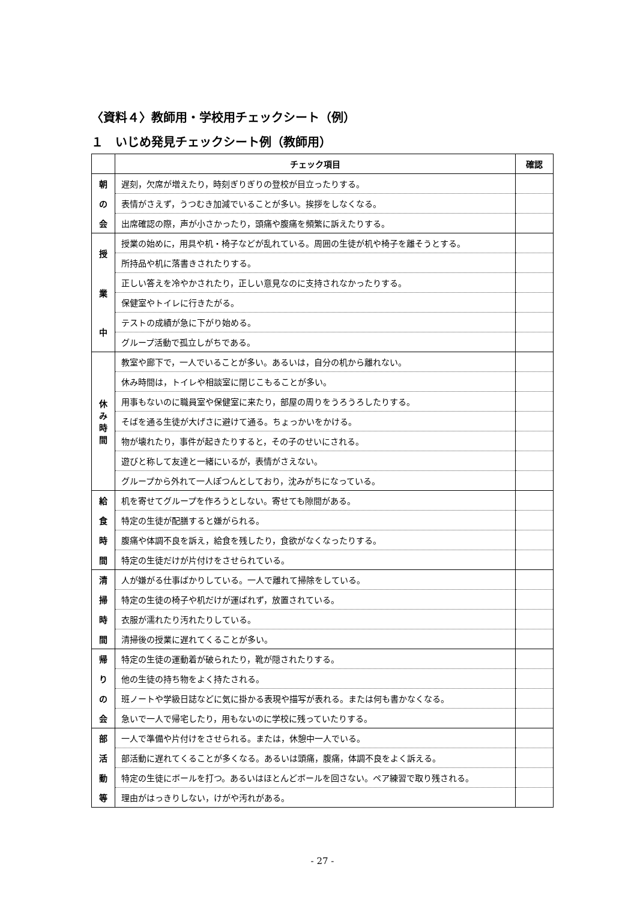〈資料４〉教師用・学校用チェックシート（例）
１　いじめ発見チェックシート例（教師用）
| | チェック項目 | 確認 |
| --- | --- | --- |
| 朝 | 遅刻，欠席が増えたり，時刻ぎりぎりの登校が目立ったりする。 | |
| の | 表情がさえず，うつむき加減でいることが多い。挨拶をしなくなる。 | |
| 会 | 出席確認の際，声が小さかったり，頭痛や腹痛を頻繁に訴えたりする。 | |
| 授 | 授業の始めに，用具や机・椅子などが乱れている。周囲の生徒が机や椅子を離そうとする。 | |
| | 所持品や机に落書きされたりする。 | |
| 業 | 正しい答えを冷やかされたり，正しい意見なのに支持されなかったりする。 | |
| | 保健室やトイレに行きたがる。 | |
| 中 | テストの成績が急に下がり始める。 | |
| | グループ活動で孤立しがちである。 | |
| 休 み 時 間 | 教室や廊下で，一人でいることが多い。あるいは，自分の机から離れない。 | |
| | 休み時間は，トイレや相談室に閉じこもることが多い。 | |
| | 用事もないのに職員室や保健室に来たり，部屋の周りをうろうろしたりする。 | |
| | そばを通る生徒が大げさに避けて通る。ちょっかいをかける。 | |
| | 物が壊れたり，事件が起きたりすると，その子のせいにされる。 | |
| | 遊びと称して友達と一緒にいるが，表情がさえない。 | |
| | グループから外れて一人ぽつんとしており，沈みがちになっている。 | |
| 給 | 机を寄せてグループを作ろうとしない。寄せても隙間がある。 | |
| 食 | 特定の生徒が配膳すると嫌がられる。 | |
| 時 | 腹痛や体調不良を訴え，給食を残したり，食欲がなくなったりする。 | |
| 間 | 特定の生徒だけが片付けをさせられている。 | |
| 清 | 人が嫌がる仕事ばかりしている。一人で離れて掃除をしている。 | |
| 掃 | 特定の生徒の椅子や机だけが運ばれず，放置されている。 | |
| 時 | 衣服が濡れたり汚れたりしている。 | |
| 間 | 清掃後の授業に遅れてくることが多い。 | |
| 帰 | 特定の生徒の運動着が破られたり，靴が隠されたりする。 | |
| り | 他の生徒の持ち物をよく持たされる。 | |
| の | 班ノートや学級日誌などに気に掛かる表現や描写が表れる。または何も書かなくなる。 | |
| 会 | 急いで一人で帰宅したり，用もないのに学校に残っていたりする。 | |
| 部 | 一人で準備や片付けをさせられる。または，休憩中一人でいる。 | |
| 活 | 部活動に遅れてくることが多くなる。あるいは頭痛，腹痛，体調不良をよく訴える。 | |
| 動 | 特定の生徒にボールを打つ。あるいはほとんどボールを回さない。ペア練習で取り残される。 | |
| 等 | 理由がはっきりしない，けがや汚れがある。 | |
- 27 -